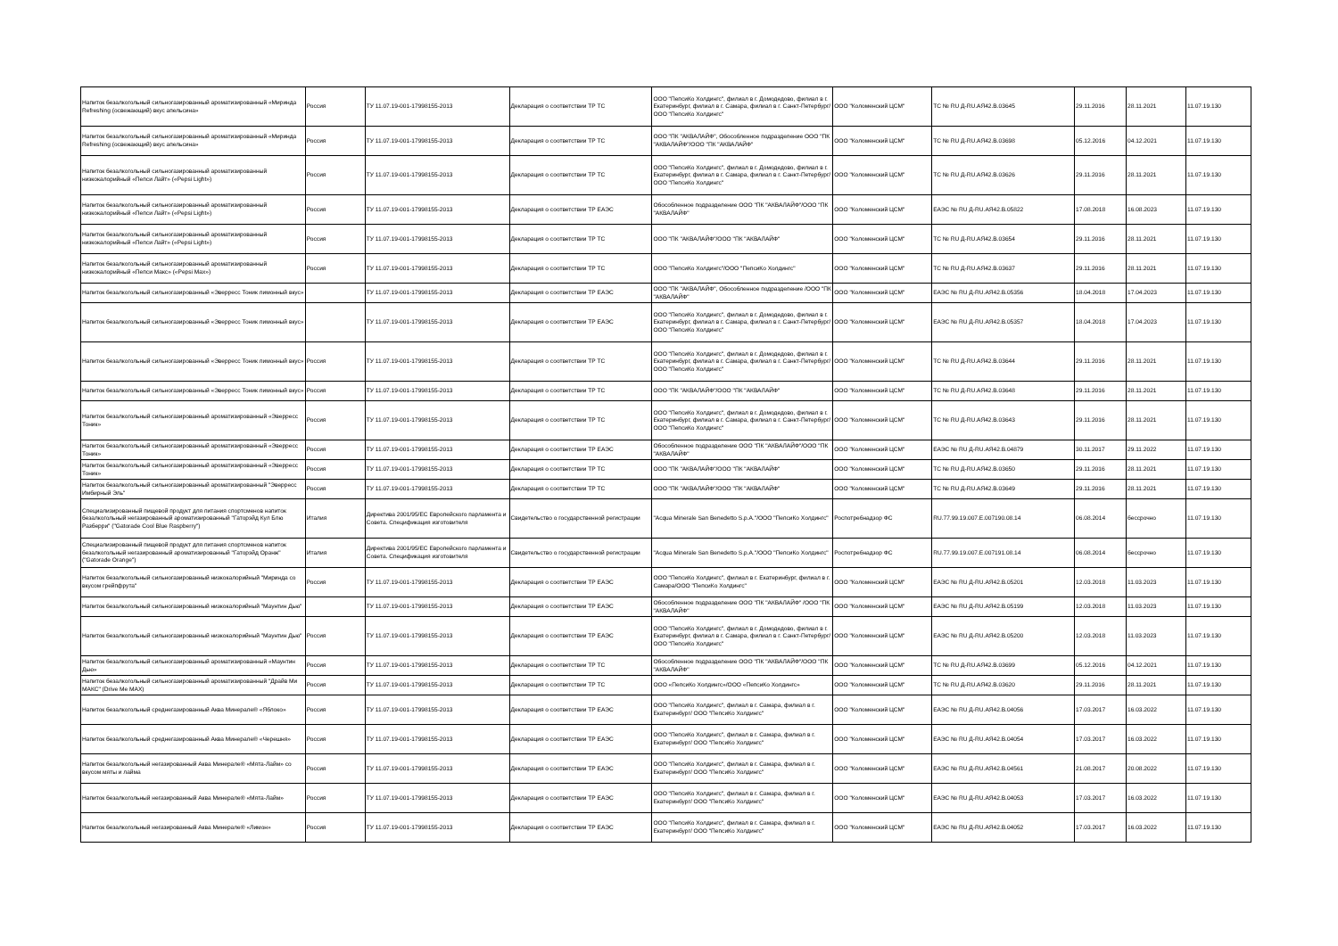| Напиток безалкогольный сильногазированный ароматизированный «Миринда Refreshing (освежающий) вкус апельсина» | Россия | ТУ 11.07.19-001-17998155-2013 | Декларация о соответствии ТР ТС | ООО "ПепсиКо Холдингс", филиал в г. Домодедово, филиал в г. Екатеринбург, филиал в г. Самара, филиал в г. Санкт-Петербург/ООО "ПепсиКо Холдингс" | ООО "Коломенский ЦСМ" | ТС № RU Д-RU.АЯ42.В.03645 | 29.11.2016 | 28.11.2021 | 11.07.19.130 |
| Напиток безалкогольный сильногазированный ароматизированный «Миринда Refreshing (освежающий) вкус апельсина» | Россия | ТУ 11.07.19-001-17998155-2013 | Декларация о соответствии ТР ТС | ООО "ПК "АКВАЛАЙФ", Обособленное подразделение ООО "ПК "АКВАЛАЙФ"/ООО "ПК "АКВАЛАЙФ" | ООО "Коломенский ЦСМ" | ТС № RU Д-RU.АЯ42.В.03698 | 05.12.2016 | 04.12.2021 | 11.07.19.130 |
| Напиток безалкогольный сильногазированный ароматизированный низкокалорийный «Пепси Лайт» («Pepsi Light») | Россия | ТУ 11.07.19-001-17998155-2013 | Декларация о соответствии ТР ТС | ООО "ПепсиКо Холдингс", филиал в г. Домодедово, филиал в г. Екатеринбург, филиал в г. Самара, филиал в г. Санкт-Петербург/ООО "ПепсиКо Холдингс" | ООО "Коломенский ЦСМ" | ТС № RU Д-RU.АЯ42.В.03626 | 29.11.2016 | 28.11.2021 | 11.07.19.130 |
| Напиток безалкогольный сильногазированный ароматизированный низкокалорийный «Пепси Лайт» («Pepsi Light») | Россия | ТУ 11.07.19-001-17998155-2013 | Декларация о соответствии ТР ЕАЭС | Обособленное подразделение ООО "ПК "АКВАЛАЙФ"/ООО "ПК "АКВАЛАЙФ" | ООО "Коломенский ЦСМ" | ЕАЭС № RU Д-RU.АЯ42.В.05822 | 17.08.2018 | 16.08.2023 | 11.07.19.130 |
| Напиток безалкогольный сильногазированный ароматизированный низкокалорийный «Пепси Лайт» («Pepsi Light») | Россия | ТУ 11.07.19-001-17998155-2013 | Декларация о соответствии ТР ТС | ООО "ПК "АКВАЛАЙФ"/ООО "ПК "АКВАЛАЙФ" | ООО "Коломенский ЦСМ" | ТС № RU Д-RU.АЯ42.В.03654 | 29.11.2016 | 28.11.2021 | 11.07.19.130 |
| Напиток безалкогольный сильногазированный ароматизированный низкокалорийный «Пепси Макс» («Pepsi Max») | Россия | ТУ 11.07.19-001-17998155-2013 | Декларация о соответствии ТР ТС | ООО "ПепсиКо Холдингс"/ООО "ПепсиКо Холдингс" | ООО "Коломенский ЦСМ" | ТС № RU Д-RU.АЯ42.В.03637 | 29.11.2016 | 28.11.2021 | 11.07.19.130 |
| Напиток безалкогольный сильногазированный «Эверресс Тоник лимонный вкус» | | ТУ 11.07.19-001-17998155-2013 | Декларация о соответствии ТР ЕАЭС | ООО "ПК "АКВАЛАЙФ", Обособленное подразделение /ООО "ПК "АКВАЛАЙФ" | ООО "Коломенский ЦСМ" | ЕАЭС № RU Д-RU.АЯ42.В.05356 | 18.04.2018 | 17.04.2023 | 11.07.19.130 |
| Напиток безалкогольный сильногазированный «Эверресс Тоник лимонный вкус» | | ТУ 11.07.19-001-17998155-2013 | Декларация о соответствии ТР ЕАЭС | ООО "ПепсиКо Холдингс", филиал в г. Домодедово, филиал в г. Екатеринбург, филиал в г. Самара, филиал в г. Санкт-Петербург/ООО "ПепсиКо Холдингс" | ООО "Коломенский ЦСМ" | ЕАЭС № RU Д-RU.АЯ42.В.05357 | 18.04.2018 | 17.04.2023 | 11.07.19.130 |
| Напиток безалкогольный сильногазированный «Эверресс Тоник лимонный вкус» | Россия | ТУ 11.07.19-001-17998155-2013 | Декларация о соответствии ТР ТС | ООО "ПепсиКо Холдингс", филиал в г. Домодедово, филиал в г. Екатеринбург, филиал в г. Самара, филиал в г. Санкт-Петербург/ООО "ПепсиКо Холдингс" | ООО "Коломенский ЦСМ" | ТС № RU Д-RU.АЯ42.В.03644 | 29.11.2016 | 28.11.2021 | 11.07.19.130 |
| Напиток безалкогольный сильногазированный «Эверресс Тоник лимонный вкус» | Россия | ТУ 11.07.19-001-17998155-2013 | Декларация о соответствии ТР ТС | ООО "ПК "АКВАЛАЙФ"/ООО "ПК "АКВАЛАЙФ" | ООО "Коломенский ЦСМ" | ТС № RU Д-RU.АЯ42.В.03648 | 29.11.2016 | 28.11.2021 | 11.07.19.130 |
| Напиток безалкогольный сильногазированный ароматизированный «Эверресс Тоник» | Россия | ТУ 11.07.19-001-17998155-2013 | Декларация о соответствии ТР ТС | ООО "ПепсиКо Холдингс", филиал в г. Домодедово, филиал в г. Екатеринбург, филиал в г. Самара, филиал в г. Санкт-Петербург/ООО "ПепсиКо Холдингс" | ООО "Коломенский ЦСМ" | ТС № RU Д-RU.АЯ42.В.03643 | 29.11.2016 | 28.11.2021 | 11.07.19.130 |
| Напиток безалкогольный сильногазированный ароматизированный «Эверресс Тоник» | Россия | ТУ 11.07.19-001-17998155-2013 | Декларация о соответствии ТР ЕАЭС | Обособленное подразделение ООО "ПК "АКВАЛАЙФ"/ООО "ПК "АКВАЛАЙФ" | ООО "Коломенский ЦСМ" | ЕАЭС № RU Д-RU.АЯ42.В.04879 | 30.11.2017 | 29.11.2022 | 11.07.19.130 |
| Напиток безалкогольный сильногазированный ароматизированный «Эверресс Тоник» | Россия | ТУ 11.07.19-001-17998155-2013 | Декларация о соответствии ТР ТС | ООО "ПК "АКВАЛАЙФ"/ООО "ПК "АКВАЛАЙФ" | ООО "Коломенский ЦСМ" | ТС № RU Д-RU.АЯ42.В.03650 | 29.11.2016 | 28.11.2021 | 11.07.19.130 |
| Напиток безалкогольный сильногазированный ароматизированный "Эверресс Имбирный Эль" | Россия | ТУ 11.07.19-001-17998155-2013 | Декларация о соответствии ТР ТС | ООО "ПК "АКВАЛАЙФ"/ООО "ПК "АКВАЛАЙФ" | ООО "Коломенский ЦСМ" | ТС № RU Д-RU.АЯ42.В.03649 | 29.11.2016 | 28.11.2021 | 11.07.19.130 |
| Специализированный пищевой продукт для питания спортсменов напиток безалкогольный негазированный ароматизированный "Гаторэйд Кул Блю Разберри" ("Gatorade Cool Blue Raspberry") | Италия | Директива 2001/95/ЕС Европейского парламента и Совета. Спецификация изготовителя | Свидетельство о государственной регистрации | "Acqua Minerale San Benedetto S.p.A."/ООО "ПепсиКо Холдингс" | Роспотребнадзор ФС | RU.77.99.19.007.Е.007190.08.14 | 06.08.2014 | бессрочно | 11.07.19.130 |
| Специализированный пищевой продукт для питания спортсменов напиток безалкогольный негазированный ароматизированный "Гаторэйд Оранж" ("Gatorade Orange") | Италия | Директива 2001/95/ЕС Европейского парламента и Совета. Спецификация изготовителя | Свидетельство о государственной регистрации | "Acqua Minerale San Benedetto S.p.A."/ООО "ПепсиКо Холдингс" | Роспотребнадзор ФС | RU.77.99.19.007.Е.007191.08.14 | 06.08.2014 | бессрочно | 11.07.19.130 |
| Напиток безалкогольный сильногазированный низкокалорийный "Миринда со вкусом грейпфрута" | Россия | ТУ 11.07.19-001-17998155-2013 | Декларация о соответствии ТР ЕАЭС | ООО "ПепсиКо Холдингс", филиал в г. Екатеринбург, филиал в г. Самара/ООО "ПепсиКо Холдингс" | ООО "Коломенский ЦСМ" | ЕАЭС № RU Д-RU.АЯ42.В.05201 | 12.03.2018 | 11.03.2023 | 11.07.19.130 |
| Напиток безалкогольный сильногазированный низкокалорийный "Маунтин Дью" | | ТУ 11.07.19-001-17998155-2013 | Декларация о соответствии ТР ЕАЭС | Обособленное подразделение ООО "ПК "АКВАЛАЙФ" /ООО "ПК "АКВАЛАЙФ" | ООО "Коломенский ЦСМ" | ЕАЭС № RU Д-RU.АЯ42.В.05199 | 12.03.2018 | 11.03.2023 | 11.07.19.130 |
| Напиток безалкогольный сильногазированный низкокалорийный "Маунтин Дью" | Россия | ТУ 11.07.19-001-17998155-2013 | Декларация о соответствии ТР ЕАЭС | ООО "ПепсиКо Холдингс", филиал в г. Домодедово, филиал в г. Екатеринбург, филиал в г. Самара, филиал в г. Санкт-Петербург/ООО "ПепсиКо Холдингс" | ООО "Коломенский ЦСМ" | ЕАЭС № RU Д-RU.АЯ42.В.05200 | 12.03.2018 | 11.03.2023 | 11.07.19.130 |
| Напиток безалкогольный сильногазированный ароматизированный «Маунтин Дью» | Россия | ТУ 11.07.19-001-17998155-2013 | Декларация о соответствии ТР ТС | Обособленное подразделение ООО "ПК "АКВАЛАЙФ"/ООО "ПК "АКВАЛАЙФ" | ООО "Коломенский ЦСМ" | ТС № RU Д-RU.АЯ42.В.03699 | 05.12.2016 | 04.12.2021 | 11.07.19.130 |
| Напиток безалкогольный сильногазированный ароматизированный "Драйв Ми МАКС" (Drive Me MAX) | Россия | ТУ 11.07.19-001-17998155-2013 | Декларация о соответствии ТР ТС | ООО «ПепсиКо Холдингс»/ООО «ПепсиКо Холдингс» | ООО "Коломенский ЦСМ" | ТС № RU Д-RU.АЯ42.В.03620 | 29.11.2016 | 28.11.2021 | 11.07.19.130 |
| Напиток безалкогольный среднегазированный Аква Минерале® «Яблоко» | Россия | ТУ 11.07.19-001-17998155-2013 | Декларация о соответствии ТР ЕАЭС | ООО "ПепсиКо Холдингс", филиал в г. Самара, филиал в г. Екатеринбург/ ООО "ПепсиКо Холдингс" | ООО "Коломенский ЦСМ" | ЕАЭС № RU Д-RU.АЯ42.В.04056 | 17.03.2017 | 16.03.2022 | 11.07.19.130 |
| Напиток безалкогольный среднегазированный Аква Минерале® «Черешня» | Россия | ТУ 11.07.19-001-17998155-2013 | Декларация о соответствии ТР ЕАЭС | ООО "ПепсиКо Холдингс", филиал в г. Самара, филиал в г. Екатеринбург/ ООО "ПепсиКо Холдингс" | ООО "Коломенский ЦСМ" | ЕАЭС № RU Д-RU.АЯ42.В.04054 | 17.03.2017 | 16.03.2022 | 11.07.19.130 |
| Напиток безалкогольный негазированный Аква Минерале® «Мята-Лайм» со вкусом мяты и лайма | Россия | ТУ 11.07.19-001-17998155-2013 | Декларация о соответствии ТР ЕАЭС | ООО "ПепсиКо Холдингс", филиал в г. Самара, филиал в г. Екатеринбург/ ООО "ПепсиКо Холдингс" | ООО "Коломенский ЦСМ" | ЕАЭС № RU Д-RU.АЯ42.В.04561 | 21.08.2017 | 20.08.2022 | 11.07.19.130 |
| Напиток безалкогольный негазированный Аква Минерале® «Мята-Лайм» | Россия | ТУ 11.07.19-001-17998155-2013 | Декларация о соответствии ТР ЕАЭС | ООО "ПепсиКо Холдингс", филиал в г. Самара, филиал в г. Екатеринбург/ ООО "ПепсиКо Холдингс" | ООО "Коломенский ЦСМ" | ЕАЭС № RU Д-RU.АЯ42.В.04053 | 17.03.2017 | 16.03.2022 | 11.07.19.130 |
| Напиток безалкогольный негазированный Аква Минерале® «Лимон» | Россия | ТУ 11.07.19-001-17998155-2013 | Декларация о соответствии ТР ЕАЭС | ООО "ПепсиКо Холдингс", филиал в г. Самара, филиал в г. Екатеринбург/ ООО "ПепсиКо Холдингс" | ООО "Коломенский ЦСМ" | ЕАЭС № RU Д-RU.АЯ42.В.04052 | 17.03.2017 | 16.03.2022 | 11.07.19.130 |